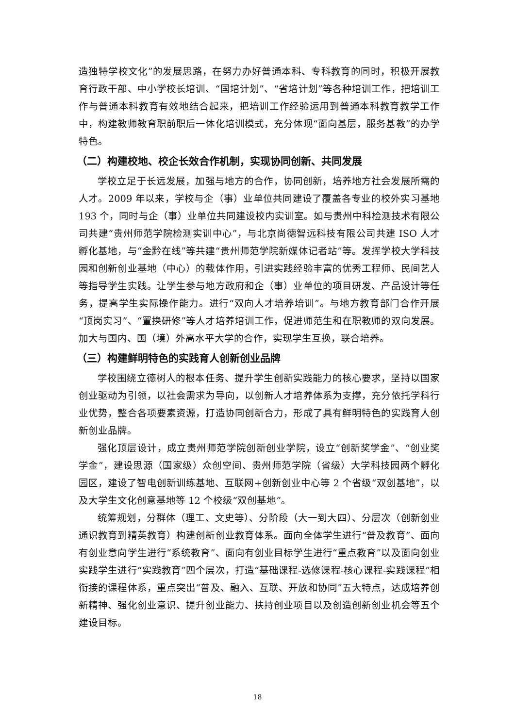造独特学校文化”的发展思路，在努力办好普通本科、专科教育的同时，积极开展教育行政干部、中小学校长培训、“国培计划”、“省培计划”等各种培训工作，把培训工作与普通本科教育有效地结合起来，把培训工作经验运用到普通本科教育教学工作中，构建教师教育职前职后一体化培训模式，充分体现“面向基层，服务基教”的办学特色。
（二）构建校地、校企长效合作机制，实现协同创新、共同发展
学校立足于长远发展，加强与地方的合作，协同创新，培养地方社会发展所需的人才。2009 年以来，学校与企（事）业单位共同建设了覆盖各专业的校外实习基地 193 个，同时与企（事）业单位共同建设校内实训室。如与贵州中科检测技术有限公司共建“贵州师范学院检测实训中心”，与北京尚德智远科技有限公司共建 ISO 人才孵化基地，与“金黔在线”等共建“贵州师范学院新媒体记者站”等。发挥学校大学科技园和创新创业基地（中心）的载体作用，引进实践经验丰富的优秀工程师、民间艺人等指导学生实践。让学生参与地方政府和企（事）业单位的项目研发、产品设计等任务，提高学生实际操作能力。进行“双向人才培养培训”。与地方教育部门合作开展“顶岗实习”、“置换研修”等人才培养培训工作，促进师范生和在职教师的双向发展。加大与国内、国（境）外高水平大学的合作，实现学生互换，联合培养。
（三）构建鲜明特色的实践育人创新创业品牌
学校围绕立德树人的根本任务、提升学生创新实践能力的核心要求，坚持以国家创业驱动为引领，以社会需求为导向，以创新人才培养体系为支撑，充分依托学科行业优势，整合各项要素资源，打造协同创新合力，形成了具有鲜明特色的实践育人创新创业品牌。
强化顶层设计，成立贵州师范学院创新创业学院，设立“创新奖学金”、“创业奖学金”，建设思源（国家级）众创空间、贵州师范学院（省级）大学科技园两个孵化园区，建设了智电创新训练基地、互联网+创新创业中心等 2 个省级“双创基地”，以及大学生文化创意基地等 12 个校级“双创基地”。
统筹规划，分群体（理工、文史等）、分阶段（大一到大四）、分层次（创新创业通识教育到精英教育）构建创新创业教育体系。面向全体学生进行“普及教育”、面向有创业意向学生进行“系统教育”、面向有创业目标学生进行“重点教育”以及面向创业实践学生进行“实践教育”四个层次，打造“基础课程-选修课程-核心课程-实践课程”相衔接的课程体系，重点突出“普及、融入、互联、开放和协同”五大特点，达成培养创新精神、强化创业意识、提升创业能力、扶持创业项目以及创造创新创业机会等五个建设目标。
18